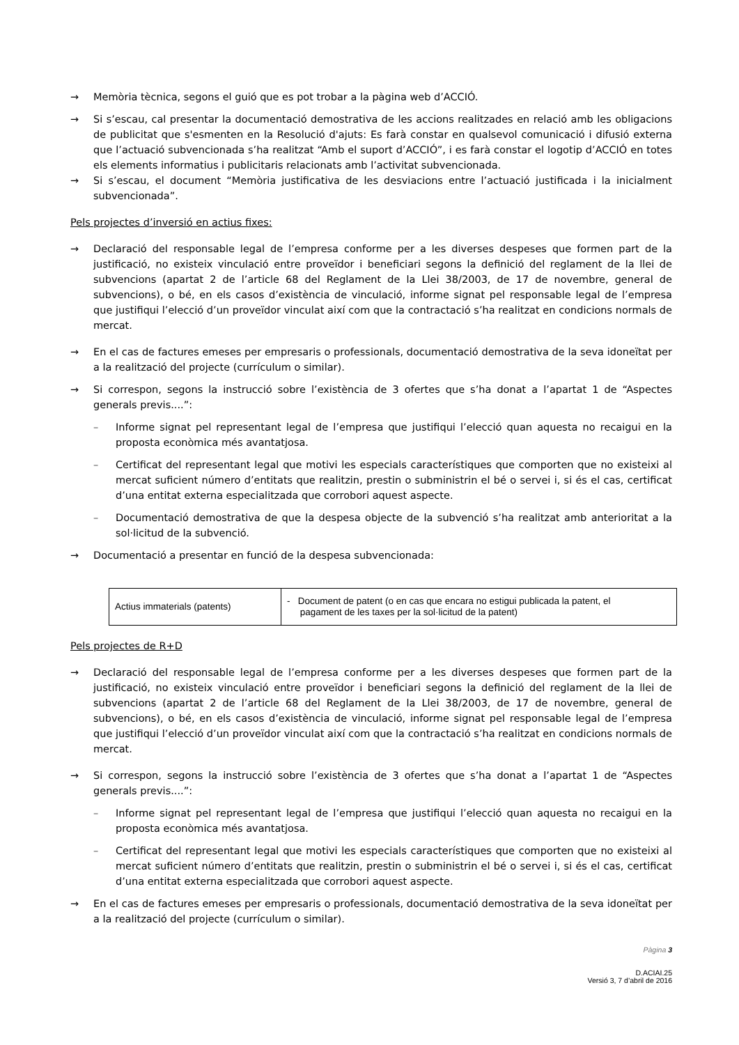→ Memòria tècnica, segons el guió que es pot trobar a la pàgina web d’ACCIÓ.
→ Si s’escau, cal presentar la documentació demostrativa de les accions realitzades en relació amb les obligacions de publicitat que s'esmenten en la Resolució d'ajuts: Es farà constar en qualsevol comunicació i difusió externa que l’actuació subvencionada s’ha realitzat “Amb el suport d’ACCIÓ”, i es farà constar el logotip d’ACCIÓ en totes els elements informatius i publicitaris relacionats amb l’activitat subvencionada.
→ Si s’escau, el document “Memòria justificativa de les desviacions entre l’actuació justificada i la inicialment subvencionada”.
Pels projectes d’inversió en actius fixes:
→ Declaració del responsable legal de l’empresa conforme per a les diverses despeses que formen part de la justificació, no existeix vinculació entre proveïdor i beneficiari segons la definició del reglament de la llei de subvencions (apartat 2 de l’article 68 del Reglament de la Llei 38/2003, de 17 de novembre, general de subvencions), o bé, en els casos d’existència de vinculació, informe signat pel responsable legal de l’empresa que justifiqui l’elecció d’un proveïdor vinculat així com que la contractació s’ha realitzat en condicions normals de mercat.
→ En el cas de factures emeses per empresaris o professionals, documentació demostrativa de la seva idoneïtat per a la realització del projecte (currículum o similar).
→ Si correspon, segons la instrucció sobre l’existència de 3 ofertes que s’ha donat a l’apartat 1 de “Aspectes generals previs....”:
– Informe signat pel representant legal de l’empresa que justifiqui l’elecció quan aquesta no recaigui en la proposta econòmica més avantatjosa.
– Certificat del representant legal que motivi les especials característiques que comporten que no existeixi al mercat suficient número d’entitats que realitzin, prestin o subministrin el bé o servei i, si és el cas, certificat d’una entitat externa especialitzada que corrobori aquest aspecte.
– Documentació demostrativa de que la despesa objecte de la subvenció s’ha realitzat amb anterioritat a la sol·licitud de la subvenció.
→ Documentació a presentar en funció de la despesa subvencionada:
| Actius immaterials (patents) | - Document de patent (o en cas que encara no estigui publicada la patent, el pagament de les taxes per la sol·licitud de la patent) |
Pels projectes de R+D
→ Declaració del responsable legal de l’empresa conforme per a les diverses despeses que formen part de la justificació, no existeix vinculació entre proveïdor i beneficiari segons la definició del reglament de la llei de subvencions (apartat 2 de l’article 68 del Reglament de la Llei 38/2003, de 17 de novembre, general de subvencions), o bé, en els casos d’existència de vinculació, informe signat pel responsable legal de l’empresa que justifiqui l’elecció d’un proveïdor vinculat així com que la contractació s’ha realitzat en condicions normals de mercat.
→ Si correspon, segons la instrucció sobre l’existència de 3 ofertes que s’ha donat a l’apartat 1 de “Aspectes generals previs....”:
– Informe signat pel representant legal de l’empresa que justifiqui l’elecció quan aquesta no recaigui en la proposta econòmica més avantatjosa.
– Certificat del representant legal que motivi les especials característiques que comporten que no existeixi al mercat suficient número d’entitats que realitzin, prestin o subministrin el bé o servei i, si és el cas, certificat d’una entitat externa especialitzada que corrobori aquest aspecte.
→ En el cas de factures emeses per empresaris o professionals, documentació demostrativa de la seva idoneïtat per a la realització del projecte (currículum o similar).
Pàgina 3
D.ACIAI.25
Versió 3, 7 d’abril de 2016